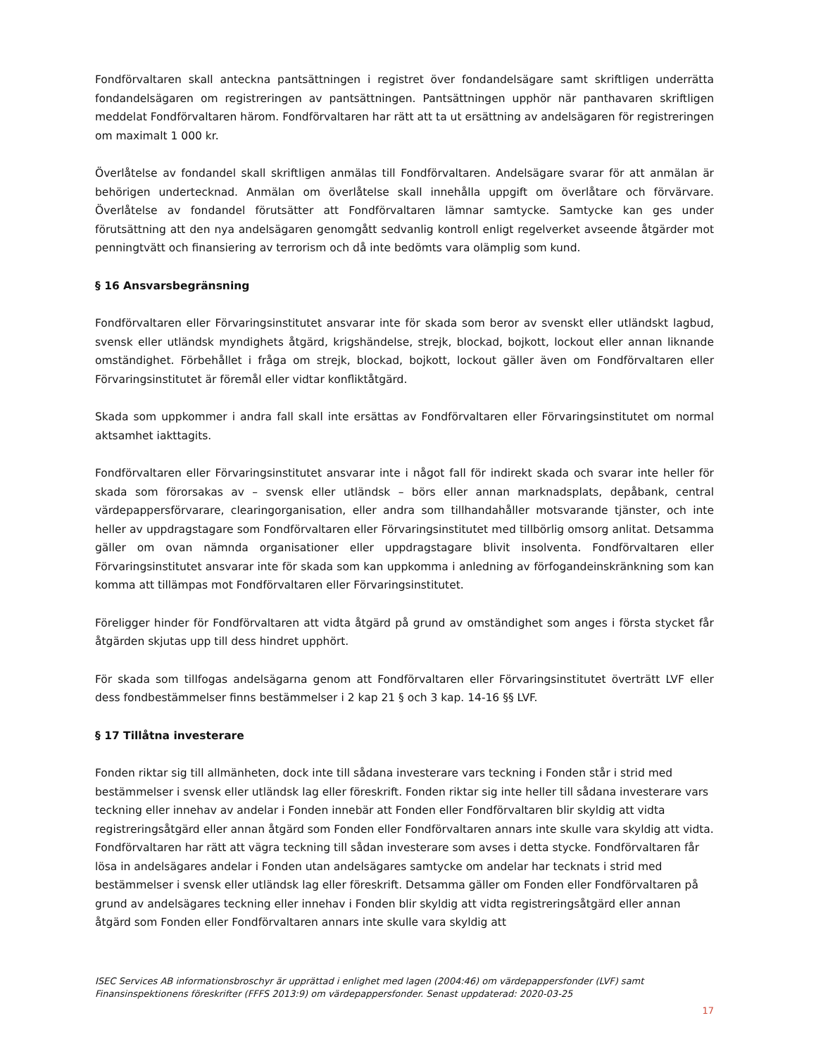Fondförvaltaren skall anteckna pantsättningen i registret över fondandelsägare samt skriftligen underrätta fondandelsägaren om registreringen av pantsättningen. Pantsättningen upphör när panthavaren skriftligen meddelat Fondförvaltaren härom. Fondförvaltaren har rätt att ta ut ersättning av andelsägaren för registreringen om maximalt 1 000 kr.
Överlåtelse av fondandel skall skriftligen anmälas till Fondförvaltaren. Andelsägare svarar för att anmälan är behörigen undertecknad. Anmälan om överlåtelse skall innehålla uppgift om överlåtare och förvärvare. Överlåtelse av fondandel förutsätter att Fondförvaltaren lämnar samtycke. Samtycke kan ges under förutsättning att den nya andelsägaren genomgått sedvanlig kontroll enligt regelverket avseende åtgärder mot penningtvätt och finansiering av terrorism och då inte bedömts vara olämplig som kund.
§ 16 Ansvarsbegränsning
Fondförvaltaren eller Förvaringsinstitutet ansvarar inte för skada som beror av svenskt eller utländskt lagbud, svensk eller utländsk myndighets åtgärd, krigshändelse, strejk, blockad, bojkott, lockout eller annan liknande omständighet. Förbehållet i fråga om strejk, blockad, bojkott, lockout gäller även om Fondförvaltaren eller Förvaringsinstitutet är föremål eller vidtar konfliktåtgärd.
Skada som uppkommer i andra fall skall inte ersättas av Fondförvaltaren eller Förvaringsinstitutet om normal aktsamhet iakttagits.
Fondförvaltaren eller Förvaringsinstitutet ansvarar inte i något fall för indirekt skada och svarar inte heller för skada som förorsakas av – svensk eller utländsk – börs eller annan marknadsplats, depåbank, central värdepappersförvarare, clearingorganisation, eller andra som tillhandahåller motsvarande tjänster, och inte heller av uppdragstagare som Fondförvaltaren eller Förvaringsinstitutet med tillbörlig omsorg anlitat. Detsamma gäller om ovan nämnda organisationer eller uppdragstagare blivit insolventa. Fondförvaltaren eller Förvaringsinstitutet ansvarar inte för skada som kan uppkomma i anledning av förfogandeinskränkning som kan komma att tillämpas mot Fondförvaltaren eller Förvaringsinstitutet.
Föreligger hinder för Fondförvaltaren att vidta åtgärd på grund av omständighet som anges i första stycket får åtgärden skjutas upp till dess hindret upphört.
För skada som tillfogas andelsägarna genom att Fondförvaltaren eller Förvaringsinstitutet överträtt LVF eller dess fondbestämmelser finns bestämmelser i 2 kap 21 § och 3 kap. 14-16 §§ LVF.
§ 17 Tillåtna investerare
Fonden riktar sig till allmänheten, dock inte till sådana investerare vars teckning i Fonden står i strid med bestämmelser i svensk eller utländsk lag eller föreskrift. Fonden riktar sig inte heller till sådana investerare vars teckning eller innehav av andelar i Fonden innebär att Fonden eller Fondförvaltaren blir skyldig att vidta registreringsåtgärd eller annan åtgärd som Fonden eller Fondförvaltaren annars inte skulle vara skyldig att vidta. Fondförvaltaren har rätt att vägra teckning till sådan investerare som avses i detta stycke. Fondförvaltaren får lösa in andelsägares andelar i Fonden utan andelsägares samtycke om andelar har tecknats i strid med bestämmelser i svensk eller utländsk lag eller föreskrift. Detsamma gäller om Fonden eller Fondförvaltaren på grund av andelsägares teckning eller innehav i Fonden blir skyldig att vidta registreringsåtgärd eller annan åtgärd som Fonden eller Fondförvaltaren annars inte skulle vara skyldig att
ISEC Services AB informationsbroschyr är upprättad i enlighet med lagen (2004:46) om värdepappersfonder (LVF) samt Finansinspektionens föreskrifter (FFFS 2013:9) om värdepappersfonder. Senast uppdaterad: 2020-03-25
17